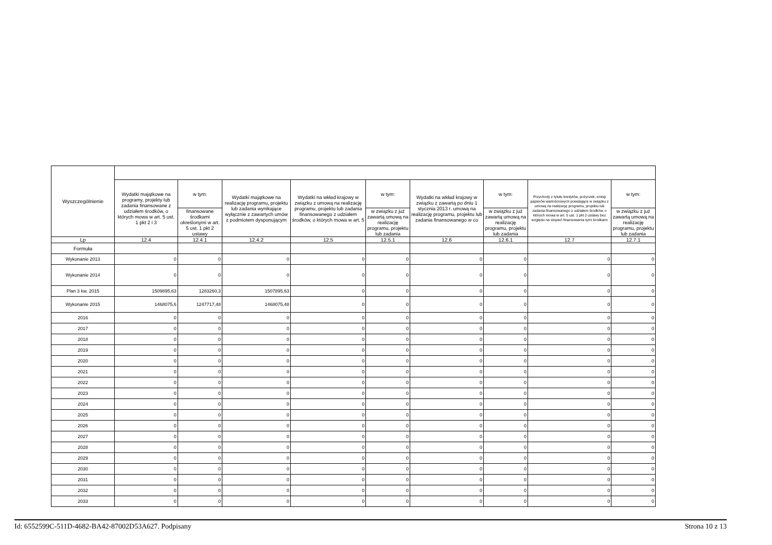| Wyszczególnienie | | | | | | | | | |
| --- | --- | --- | --- | --- | --- | --- | --- | --- | --- |
| | Wydatki majątkowe na programy, projekty lub zadania finansowane z udziałem środków, o których mowa w art. 5 ust. 1 pkt 2 i 3 | w tym: | Wydatki majątkowe na realizację programu, projektu lub zadania wynikające wyłącznie z zawartych umów z podmiotem dysponującym | Wydatki na wkład krajowy w związku z umową na realizację programu, projektu lub zadania finansowanego z udziałem środków, o których mowa w art. 5 | w tym: | Wydatki na wkład krajowy w związku z zawartą po dniu 1 stycznia 2013 r. umową na realizację programu, projektu lub zadania finansowanego w co | w tym: | Przychody z tytułu kredytów, pożyczek, emisji papierów wartościowych powstające w związku z umową na realizację programu, projektu lub zadania finansowanego z udziałem środków, o których mowa w art. 5 ust. 1 pkt 2 ustawy bez względu na stopień finansowania tymi środkami | w tym: |
| | | finansowane środkami określonymi w art. 5 ust. 1 pkt 2 ustawy | | | w związku z już zawartą umową na realizację programu, projektu lub zadania | | w związku z już zawartą umową na realizację programu, projektu lub zadania | | w związku z już zawartą umową na realizację programu, projektu lub zadania |
| Lp | 12.4 | 12.4.1 | 12.4.2 | 12.5 | 12.5.1 | 12.6 | 12.6.1 | 12.7 | 12.7.1 |
| Formuła | | | | | | | | | |
| Wykonanie 2013 | 0 | 0 | 0 | 0 | 0 | 0 | 0 | 0 | 0 |
| Wykonanie 2014 | 0 | 0 | 0 | 0 | 0 | 0 | 0 | 0 | 0 |
| Plan 3 kw. 2015 | 1509895,63 | 1283260,3 | 1507895,63 | 0 | 0 | 0 | 0 | 0 | 0 |
| Wykonanie 2015 | 1468075,6 | 1247717,48 | 1468075,48 | 0 | 0 | 0 | 0 | 0 | 0 |
| 2016 | 0 | 0 | 0 | 0 | 0 | 0 | 0 | 0 | 0 |
| 2017 | 0 | 0 | 0 | 0 | 0 | 0 | 0 | 0 | 0 |
| 2018 | 0 | 0 | 0 | 0 | 0 | 0 | 0 | 0 | 0 |
| 2019 | 0 | 0 | 0 | 0 | 0 | 0 | 0 | 0 | 0 |
| 2020 | 0 | 0 | 0 | 0 | 0 | 0 | 0 | 0 | 0 |
| 2021 | 0 | 0 | 0 | 0 | 0 | 0 | 0 | 0 | 0 |
| 2022 | 0 | 0 | 0 | 0 | 0 | 0 | 0 | 0 | 0 |
| 2023 | 0 | 0 | 0 | 0 | 0 | 0 | 0 | 0 | 0 |
| 2024 | 0 | 0 | 0 | 0 | 0 | 0 | 0 | 0 | 0 |
| 2025 | 0 | 0 | 0 | 0 | 0 | 0 | 0 | 0 | 0 |
| 2026 | 0 | 0 | 0 | 0 | 0 | 0 | 0 | 0 | 0 |
| 2027 | 0 | 0 | 0 | 0 | 0 | 0 | 0 | 0 | 0 |
| 2028 | 0 | 0 | 0 | 0 | 0 | 0 | 0 | 0 | 0 |
| 2029 | 0 | 0 | 0 | 0 | 0 | 0 | 0 | 0 | 0 |
| 2030 | 0 | 0 | 0 | 0 | 0 | 0 | 0 | 0 | 0 |
| 2031 | 0 | 0 | 0 | 0 | 0 | 0 | 0 | 0 | 0 |
| 2032 | 0 | 0 | 0 | 0 | 0 | 0 | 0 | 0 | 0 |
| 2033 | 0 | 0 | 0 | 0 | 0 | 0 | 0 | 0 | 0 |
Id: 6552599C-511D-4682-BA42-87002D53A627. Podpisany Strona 10 z 13